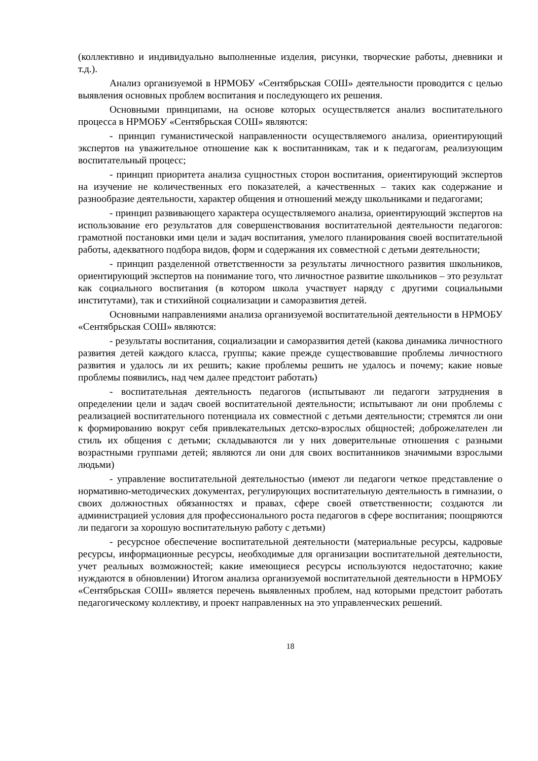(коллективно и индивидуально выполненные изделия, рисунки, творческие работы, дневники и т.д.).
Анализ организуемой в НРМОБУ «Сентябрьская СОШ» деятельности проводится с целью выявления основных проблем воспитания и последующего их решения.
Основными принципами, на основе которых осуществляется анализ воспитательного процесса в НРМОБУ «Сентябрьская СОШ» являются:
- принцип гуманистической направленности осуществляемого анализа, ориентирующий экспертов на уважительное отношение как к воспитанникам, так и к педагогам, реализующим воспитательный процесс;
- принцип приоритета анализа сущностных сторон воспитания, ориентирующий экспертов на изучение не количественных его показателей, а качественных – таких как содержание и разнообразие деятельности, характер общения и отношений между школьниками и педагогами;
- принцип развивающего характера осуществляемого анализа, ориентирующий экспертов на использование его результатов для совершенствования воспитательной деятельности педагогов: грамотной постановки ими цели и задач воспитания, умелого планирования своей воспитательной работы, адекватного подбора видов, форм и содержания их совместной с детьми деятельности;
- принцип разделенной ответственности за результаты личностного развития школьников, ориентирующий экспертов на понимание того, что личностное развитие школьников – это результат как социального воспитания (в котором школа участвует наряду с другими социальными институтами), так и стихийной социализации и саморазвития детей.
Основными направлениями анализа организуемой воспитательной деятельности в НРМОБУ «Сентябрьская СОШ» являются:
- результаты воспитания, социализации и саморазвития детей (какова динамика личностного развития детей каждого класса, группы; какие прежде существовавшие проблемы личностного развития и удалось ли их решить; какие проблемы решить не удалось и почему; какие новые проблемы появились, над чем далее предстоит работать)
- воспитательная деятельность педагогов (испытывают ли педагоги затруднения в определении цели и задач своей воспитательной деятельности; испытывают ли они проблемы с реализацией воспитательного потенциала их совместной с детьми деятельности; стремятся ли они к формированию вокруг себя привлекательных детско-взрослых общностей; доброжелателен ли стиль их общения с детьми; складываются ли у них доверительные отношения с разными возрастными группами детей; являются ли они для своих воспитанников значимыми взрослыми людьми)
- управление воспитательной деятельностью (имеют ли педагоги четкое представление о нормативно-методических документах, регулирующих воспитательную деятельность в гимназии, о своих должностных обязанностях и правах, сфере своей ответственности; создаются ли администрацией условия для профессионального роста педагогов в сфере воспитания; поощряются ли педагоги за хорошую воспитательную работу с детьми)
- ресурсное обеспечение воспитательной деятельности (материальные ресурсы, кадровые ресурсы, информационные ресурсы, необходимые для организации воспитательной деятельности, учет реальных возможностей; какие имеющиеся ресурсы используются недостаточно; какие нуждаются в обновлении) Итогом анализа организуемой воспитательной деятельности в НРМОБУ «Сентябрьская СОШ» является перечень выявленных проблем, над которыми предстоит работать педагогическому коллективу, и проект направленных на это управленческих решений.
18